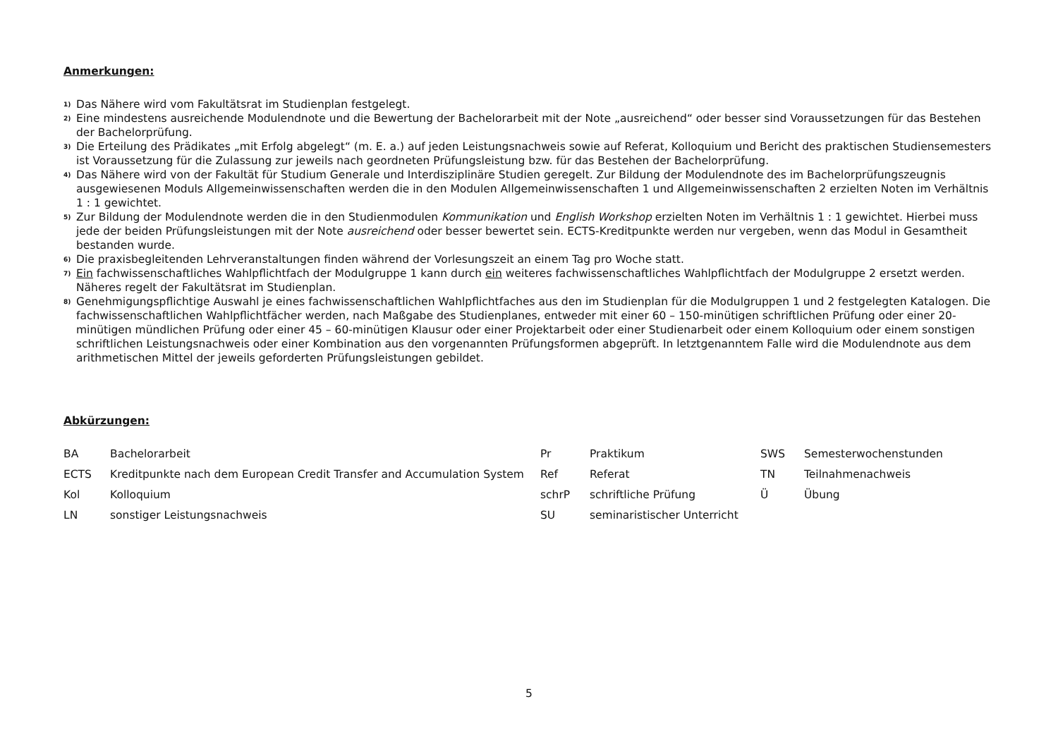Anmerkungen:
<sup>1)</sup>
Das Nähere wird vom Fakultätsrat im Studienplan festgelegt.
<sup>2)</sup>
Eine mindestens ausreichende Modulendnote und die Bewertung der Bachelorarbeit mit der Note „ausreichend“ oder besser sind Voraussetzungen für das Bestehen der Bachelorprüfung.
<sup>3)</sup>
Die Erteilung des Prädikates „mit Erfolg abgelegt“ (m. E. a.) auf jeden Leistungsnachweis sowie auf Referat, Kolloquium und Bericht des praktischen Studiensemesters ist Voraussetzung für die Zulassung zur jeweils nach geordneten Prüfungsleistung bzw. für das Bestehen der Bachelorprüfung.
<sup>4)</sup>
Das Nähere wird von der Fakultät für Studium Generale und Interdisziplinäre Studien geregelt. Zur Bildung der Modulendnote des im Bachelorprüfungszeugnis ausgewiesenen Moduls Allgemeinwissenschaften werden die in den Modulen Allgemeinwissenschaften 1 und Allgemeinwissenschaften 2 erzielten Noten im Verhältnis 1 : 1 gewichtet.
<sup>5)</sup>
Zur Bildung der Modulendnote werden die in den Studienmodulen Kommunikation und English Workshop erzielten Noten im Verhältnis 1 : 1 gewichtet. Hierbei muss jede der beiden Prüfungsleistungen mit der Note ausreichend oder besser bewertet sein. ECTS-Kreditpunkte werden nur vergeben, wenn das Modul in Gesamtheit bestanden wurde.
<sup>6)</sup>
Die praxisbegleitenden Lehrveranstaltungen finden während der Vorlesungszeit an einem Tag pro Woche statt.
<sup>7)</sup>
Ein fachwissenschaftliches Wahlpflichtfach der Modulgruppe 1 kann durch ein weiteres fachwissenschaftliches Wahlpflichtfach der Modulgruppe 2 ersetzt werden. Näheres regelt der Fakultätsrat im Studienplan.
<sup>8)</sup>
Genehmigungspflichtige Auswahl je eines fachwissenschaftlichen Wahlpflichtfaches aus den im Studienplan für die Modulgruppen 1 und 2 festgelegten Katalogen. Die fachwissenschaftlichen Wahlpflichtfächer werden, nach Maßgabe des Studienplanes, entweder mit einer 60 – 150-minütigen schriftlichen Prüfung oder einer 20-minütigen mündlichen Prüfung oder einer 45 – 60-minütigen Klausur oder einer Projektarbeit oder einer Studienarbeit oder einem Kolloquium oder einem sonstigen schriftlichen Leistungsnachweis oder einer Kombination aus den vorgenannten Prüfungsformen abgeprüft. In letztgenanntem Falle wird die Modulendnote aus dem arithmetischen Mittel der jeweils geforderten Prüfungsleistungen gebildet.
Abkürzungen:
| BA | Bachelorarbeit | Pr | Praktikum | SWS | Semesterwochenstunden |
| ECTS | Kreditpunkte nach dem European Credit Transfer and Accumulation System | Ref | Referat | TN | Teilnahmenachweis |
| Kol | Kolloquium | schrP | schriftliche Prüfung | Ü | Übung |
| LN | sonstiger Leistungsnachweis | SU | seminaristischer Unterricht | | |
5